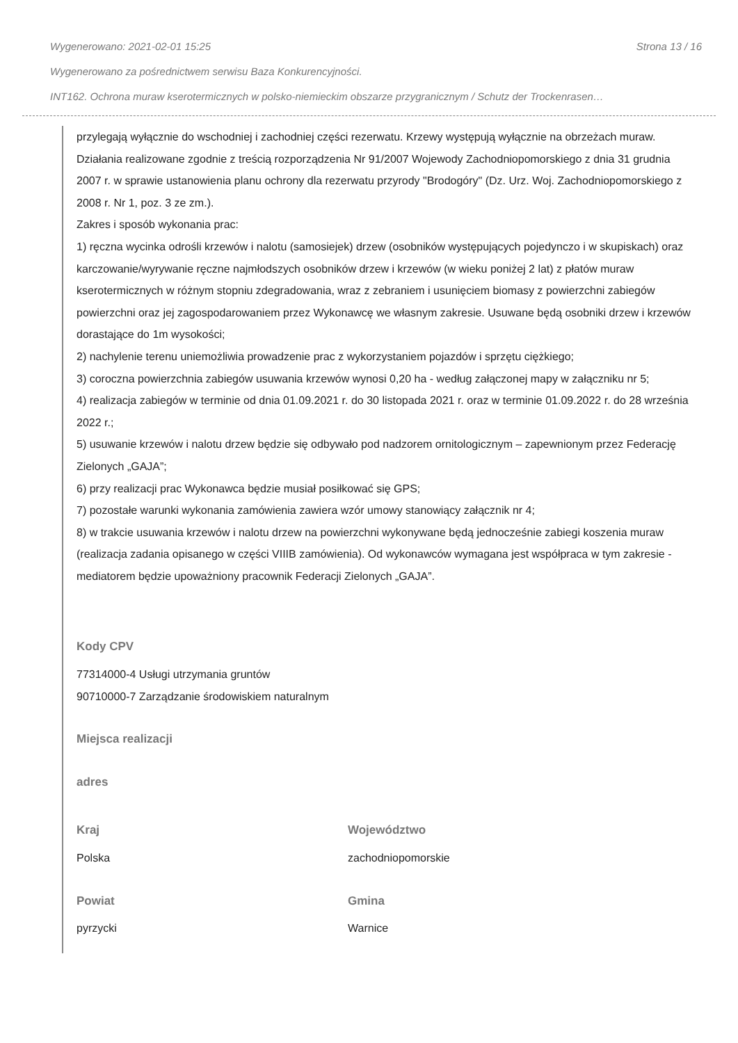Wygenerowano: 2021-02-01 15:25 Strona 13 / 16
Wygenerowano za pośrednictwem serwisu Baza Konkurencyjności.
INT162. Ochrona muraw kserotermicznych w polsko-niemieckim obszarze przygranicznym / Schutz der Trockenrasen…
przylegają wyłącznie do wschodniej i zachodniej części rezerwatu. Krzewy występują wyłącznie na obrzeżach muraw. Działania realizowane zgodnie z treścią rozporządzenia Nr 91/2007 Wojewody Zachodniopomorskiego z dnia 31 grudnia 2007 r. w sprawie ustanowienia planu ochrony dla rezerwatu przyrody "Brodogóry" (Dz. Urz. Woj. Zachodniopomorskiego z 2008 r. Nr 1, poz. 3 ze zm.).
Zakres i sposób wykonania prac:
1) ręczna wycinka odrośli krzewów i nalotu (samosiejek) drzew (osobników występujących pojedynczo i w skupiskach) oraz karczowanie/wyrywanie ręczne najmłodszych osobników drzew i krzewów (w wieku poniżej 2 lat) z płatów muraw kserotermicznych w różnym stopniu zdegradowania, wraz z zebraniem i usunięciem biomasy z powierzchni zabiegów powierzchni oraz jej zagospodarowaniem przez Wykonawcę we własnym zakresie. Usuwane będą osobniki drzew i krzewów dorastające do 1m wysokości;
2) nachylenie terenu uniemożliwia prowadzenie prac z wykorzystaniem pojazdów i sprzętu ciężkiego;
3) coroczna powierzchnia zabiegów usuwania krzewów wynosi 0,20 ha - według załączonej mapy w załączniku nr 5;
4) realizacja zabiegów w terminie od dnia 01.09.2021 r. do 30 listopada 2021 r. oraz w terminie 01.09.2022 r. do 28 września 2022 r.;
5) usuwanie krzewów i nalotu drzew będzie się odbywało pod nadzorem ornitologicznym – zapewnionym przez Federację Zielonych „GAJA”;
6) przy realizacji prac Wykonawca będzie musiał posiłkować się GPS;
7) pozostałe warunki wykonania zamówienia zawiera wzór umowy stanowiący załącznik nr 4;
8) w trakcie usuwania krzewów i nalotu drzew na powierzchni wykonywane będą jednocześnie zabiegi koszenia muraw (realizacja zadania opisanego w części VIIIB zamówienia). Od wykonawców wymagana jest współpraca w tym zakresie - mediatorem będzie upoważniony pracownik Federacji Zielonych „GAJA”.
Kody CPV
77314000-4 Usługi utrzymania gruntów
90710000-7 Zarządzanie środowiskiem naturalnym
Miejsca realizacji
adres
Kraj
Polska
Województwo
zachodniopomorskie
Powiat
pyrzycki
Gmina
Warnice